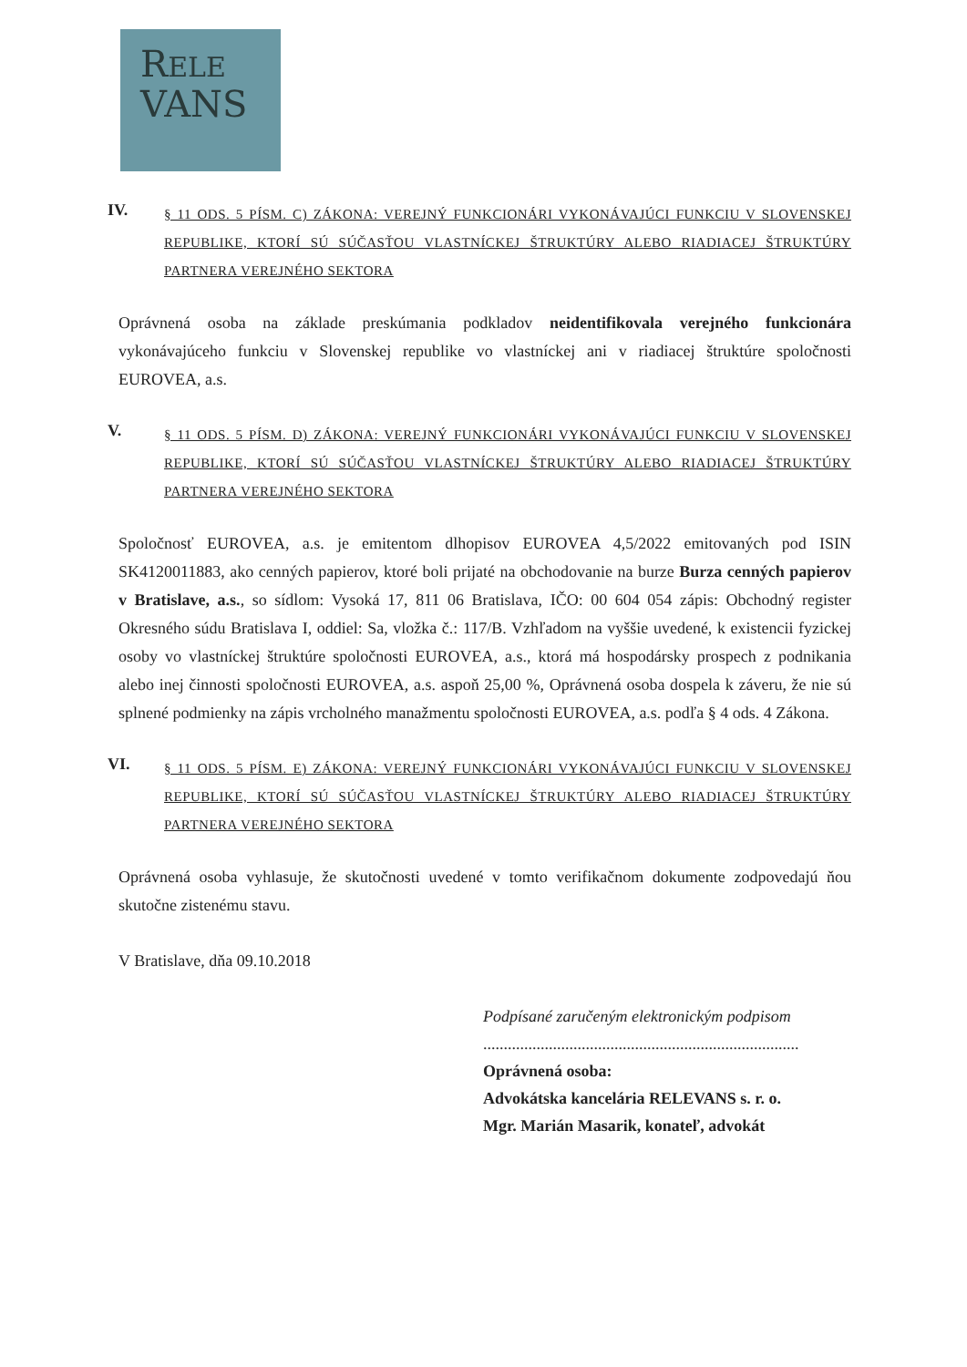RELE
VANS
IV.
§ 11 ODS. 5 PÍSM. C) ZÁKONA: VEREJNÝ FUNKCIONÁRI VYKONÁVAJÚCI FUNKCIU V SLOVENSKEJ REPUBLIKE, KTORÍ SÚ SÚČASŤOU VLASTNÍCKEJ ŠTRUKTÚRY ALEBO RIADIACEJ ŠTRUKTÚRY PARTNERA VEREJNÉHO SEKTORA
Oprávnená osoba na základe preskúmania podkladov neidentifikovala verejného funkcionára vykonávajúceho funkciu v Slovenskej republike vo vlastníckej ani v riadiacej štruktúre spoločnosti EUROVEA, a.s.
V.
§ 11 ODS. 5 PÍSM. D) ZÁKONA: VEREJNÝ FUNKCIONÁRI VYKONÁVAJÚCI FUNKCIU V SLOVENSKEJ REPUBLIKE, KTORÍ SÚ SÚČASŤOU VLASTNÍCKEJ ŠTRUKTÚRY ALEBO RIADIACEJ ŠTRUKTÚRY PARTNERA VEREJNÉHO SEKTORA
Spoločnosť EUROVEA, a.s. je emitentom dlhopisov EUROVEA 4,5/2022 emitovaných pod ISIN SK4120011883, ako cenných papierov, ktoré boli prijaté na obchodovanie na burze Burza cenných papierov v Bratislave, a.s., so sídlom: Vysoká 17, 811 06 Bratislava, IČO: 00 604 054 zápis: Obchodný register Okresného súdu Bratislava I, oddiel: Sa, vložka č.: 117/B. Vzhľadom na vyššie uvedené, k existencii fyzickej osoby vo vlastníckej štruktúre spoločnosti EUROVEA, a.s., ktorá má hospodársky prospech z podnikania alebo inej činnosti spoločnosti EUROVEA, a.s. aspoň 25,00 %, Oprávnená osoba dospela k záveru, že nie sú splnené podmienky na zápis vrcholného manažmentu spoločnosti EUROVEA, a.s. podľa § 4 ods. 4 Zákona.
VI.
§ 11 ODS. 5 PÍSM. E) ZÁKONA: VEREJNÝ FUNKCIONÁRI VYKONÁVAJÚCI FUNKCIU V SLOVENSKEJ REPUBLIKE, KTORÍ SÚ SÚČASŤOU VLASTNÍCKEJ ŠTRUKTÚRY ALEBO RIADIACEJ ŠTRUKTÚRY PARTNERA VEREJNÉHO SEKTORA
Oprávnená osoba vyhlasuje, že skutočnosti uvedené v tomto verifikačnom dokumente zodpovedajú ňou skutočne zistenému stavu.
V Bratislave, dňa 09.10.2018
Podpísané zaručeným elektronickým podpisom
.............................................................................
Oprávnená osoba:
Advokátska kancelária RELEVANS s. r. o.
Mgr. Marián Masarik, konateľ, advokát